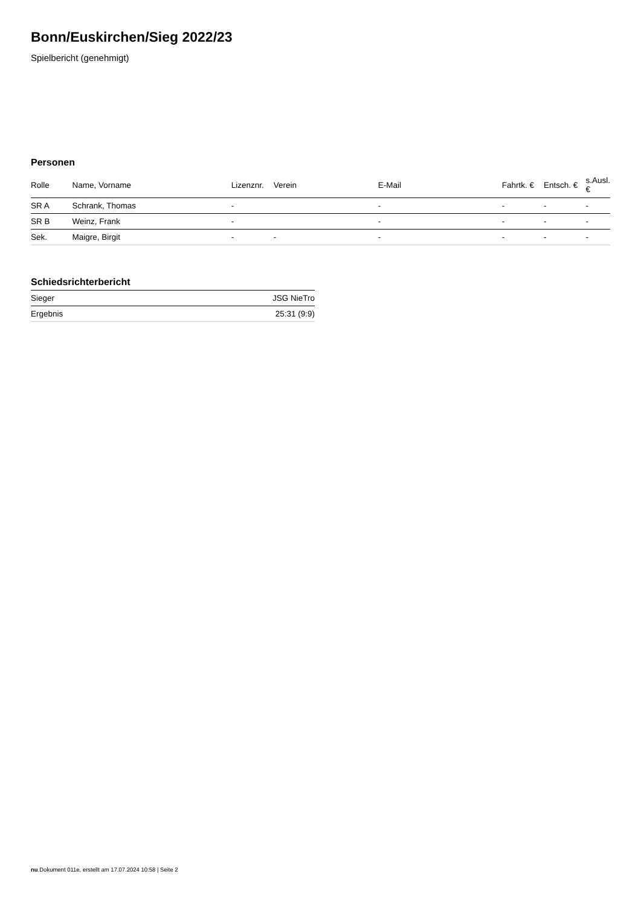Bonn/Euskirchen/Sieg 2022/23
Spielbericht (genehmigt)
Personen
| Rolle | Name, Vorname | Lizenznr. | Verein | E-Mail | Fahrtk. € | Entsch. € | s.Ausl. € |
| --- | --- | --- | --- | --- | --- | --- | --- |
| SR A | Schrank, Thomas | - | | - | - | - | - |
| SR B | Weinz, Frank | - | | - | - | - | - |
| Sek. | Maigre, Birgit | - | - | - | - | - | - |
Schiedsrichterbericht
| Sieger | JSG NieTro |
| Ergebnis | 25:31 (9:9) |
nu.Dokument 011e, erstellt am 17.07.2024 10:58 | Seite 2